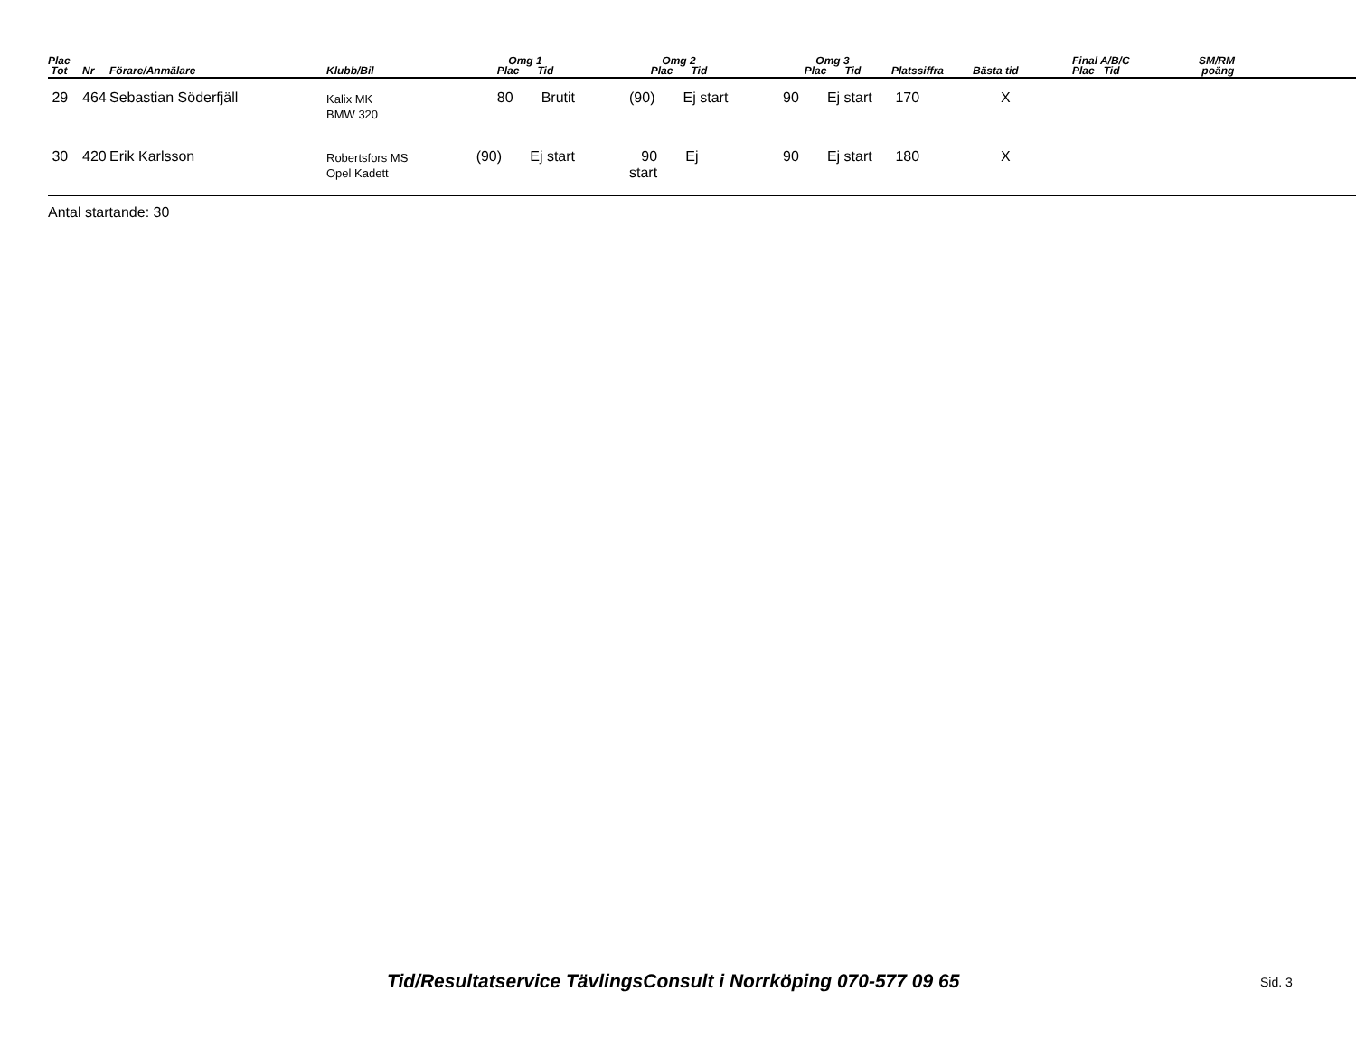| Plac Tot | Nr | Förare/Anmälare | Klubb/Bil | Omg 1 Plac Tid | | Omg 2 Plac Tid | | Omg 3 Plac Tid | | Platssiffra | Bästa tid | Final A/B/C Plac Tid | SM/RM poäng |
| --- | --- | --- | --- | --- | --- | --- | --- | --- | --- | --- | --- | --- | --- |
| 29 | 464 | Sebastian Söderfjäll | Kalix MK BMW 320 | 80 Brutit | | (90) Ej start | | 90 Ej start | | 170 | X | | |
| 30 | 420 | Erik Karlsson | Robertsfors MS Opel Kadett | (90) Ej start | | 90 Ej start | | 90 Ej start | | 180 | X | | |
Antal startande: 30
Tid/Resultatservice TävlingsConsult i Norrköping 070-577 09 65 Sid. 3